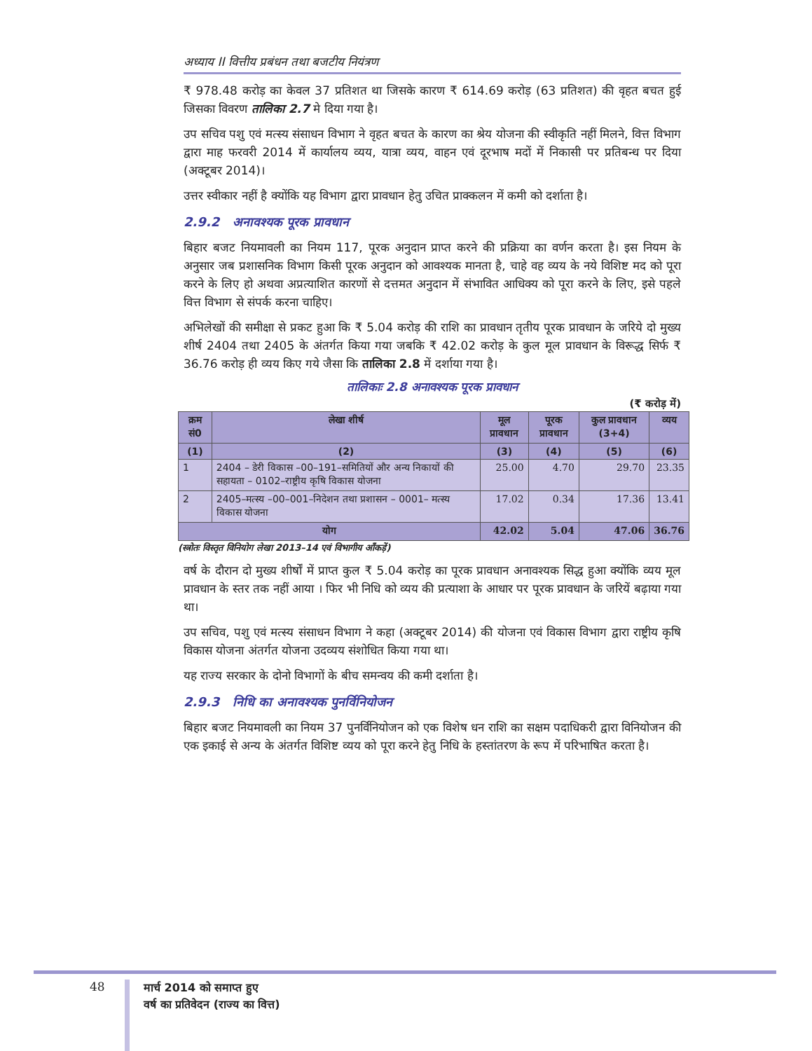अध्याय II वित्तीय प्रबंधन तथा बजटीय नियंत्रण
₹ 978.48 करोड़ का केवल 37 प्रतिशत था जिसके कारण ₹ 614.69 करोड़ (63 प्रतिशत) की वृहत बचत हुई जिसका विवरण तालिका 2.7 मे दिया गया है।
उप सचिव पशु एवं मत्स्य संसाधन विभाग ने वृहत बचत के कारण का श्रेय योजना की स्वीकृति नहीं मिलने, वित्त विभाग द्वारा माह फरवरी 2014 में कार्यालय व्यय, यात्रा व्यय, वाहन एवं दूरभाष मदों में निकासी पर प्रतिबन्ध पर दिया (अक्टूबर 2014)।
उत्तर स्वीकार नहीं है क्योंकि यह विभाग द्वारा प्रावधान हेतु उचित प्राक्कलन में कमी को दर्शाता है।
2.9.2 अनावश्यक पूरक प्रावधान
बिहार बजट नियमावली का नियम 117, पूरक अनुदान प्राप्त करने की प्रक्रिया का वर्णन करता है। इस नियम के अनुसार जब प्रशासनिक विभाग किसी पूरक अनुदान को आवश्यक मानता है, चाहे वह व्यय के नये विशिष्ट मद को पूरा करने के लिए हो अथवा अप्रत्याशित कारणों से दत्तमत अनुदान में संभावित आधिक्य को पूरा करने के लिए, इसे पहले वित्त विभाग से संपर्क करना चाहिए।
अभिलेखों की समीक्षा से प्रकट हुआ कि ₹ 5.04 करोड़ की राशि का प्रावधान तृतीय पूरक प्रावधान के जरिये दो मुख्य शीर्ष 2404 तथा 2405 के अंतर्गत किया गया जबकि ₹ 42.02 करोड़ के कुल मूल प्रावधान के विरूद्ध सिर्फ ₹ 36.76 करोड़ ही व्यय किए गये जैसा कि तालिका 2.8 में दर्शाया गया है।
तालिकाः 2.8 अनावश्यक पूरक प्रावधान
(₹ करोड़ में)
| क्रम सं0 | लेखा शीर्ष | मूल प्रावधान | पूरक प्रावधान | कुल प्रावधान (3+4) | व्यय |
| --- | --- | --- | --- | --- | --- |
| (1) | (2) | (3) | (4) | (5) | (6) |
| 1 | 2404 – डेरी विकास –00–191–समितियों और अन्य निकायों की सहायता – 0102–राष्ट्रीय कृषि विकास योजना | 25.00 | 4.70 | 29.70 | 23.35 |
| 2 | 2405–मत्स्य –00–001–निदेशन तथा प्रशासन – 0001– मत्स्य विकास योजना | 17.02 | 0.34 | 17.36 | 13.41 |
| योग | | 42.02 | 5.04 | 47.06 | 36.76 |
(स्त्रोतः विस्तृत विनियोग लेखा 2013–14 एवं विभागीय आँकड़ें)
वर्ष के दौरान दो मुख्य शीर्षों में प्राप्त कुल ₹ 5.04 करोड़ का पूरक प्रावधान अनावश्यक सिद्ध हुआ क्योंकि व्यय मूल प्रावधान के स्तर तक नहीं आया । फिर भी निधि को व्यय की प्रत्याशा के आधार पर पूरक प्रावधान के जरियें बढ़ाया गया था।
उप सचिव, पशु एवं मत्स्य संसाधन विभाग ने कहा (अक्टूबर 2014) की योजना एवं विकास विभाग द्वारा राष्ट्रीय कृषि विकास योजना अंतर्गत योजना उदव्यय संशोधित किया गया था।
यह राज्य सरकार के दोनो विभागों के बीच समन्वय की कमी दर्शाता है।
2.9.3 निधि का अनावश्यक पुनर्विनियोजन
बिहार बजट नियमावली का नियम 37 पुनर्विनियोजन को एक विशेष धन राशि का सक्षम पदाधिकरी द्वारा विनियोजन की एक इकाई से अन्य के अंतर्गत विशिष्ट व्यय को पूरा करने हेतु निधि के हस्तांतरण के रूप में परिभाषित करता है।
48
मार्च 2014 को समाप्त हुए
वर्ष का प्रतिवेदन (राज्य का वित्त)